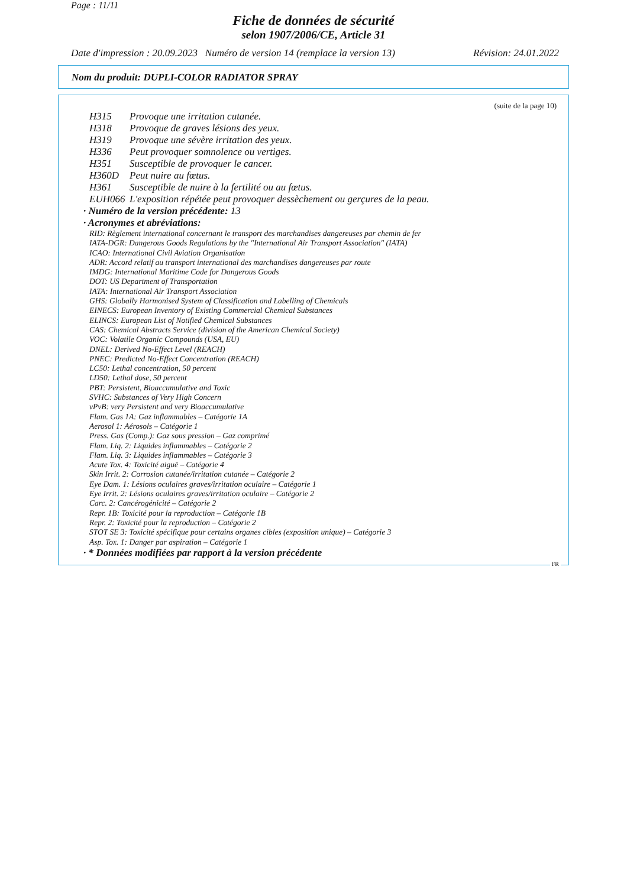Page : 11/11
Fiche de données de sécurité
selon 1907/2006/CE, Article 31
Date d'impression : 20.09.2023 Numéro de version 14 (remplace la version 13) Révision: 24.01.2022
Nom du produit: DUPLI-COLOR RADIATOR SPRAY
(suite de la page 10)
H315 Provoque une irritation cutanée.
H318 Provoque de graves lésions des yeux.
H319 Provoque une sévère irritation des yeux.
H336 Peut provoquer somnolence ou vertiges.
H351 Susceptible de provoquer le cancer.
H360D Peut nuire au fœtus.
H361 Susceptible de nuire à la fertilité ou au fœtus.
EUH066 L'exposition répétée peut provoquer dessèchement ou gerçures de la peau.
· Numéro de la version précédente: 13
· Acronymes et abréviations:
RID: Règlement international concernant le transport des marchandises dangereuses par chemin de fer
IATA-DGR: Dangerous Goods Regulations by the "International Air Transport Association" (IATA)
ICAO: International Civil Aviation Organisation
ADR: Accord relatif au transport international des marchandises dangereuses par route
IMDG: International Maritime Code for Dangerous Goods
DOT: US Department of Transportation
IATA: International Air Transport Association
GHS: Globally Harmonised System of Classification and Labelling of Chemicals
EINECS: European Inventory of Existing Commercial Chemical Substances
ELINCS: European List of Notified Chemical Substances
CAS: Chemical Abstracts Service (division of the American Chemical Society)
VOC: Volatile Organic Compounds (USA, EU)
DNEL: Derived No-Effect Level (REACH)
PNEC: Predicted No-Effect Concentration (REACH)
LC50: Lethal concentration, 50 percent
LD50: Lethal dose, 50 percent
PBT: Persistent, Bioaccumulative and Toxic
SVHC: Substances of Very High Concern
vPvB: very Persistent and very Bioaccumulative
Flam. Gas 1A: Gaz inflammables – Catégorie 1A
Aerosol 1: Aérosols – Catégorie 1
Press. Gas (Comp.): Gaz sous pression – Gaz comprimé
Flam. Liq. 2: Liquides inflammables – Catégorie 2
Flam. Liq. 3: Liquides inflammables – Catégorie 3
Acute Tox. 4: Toxicité aiguë – Catégorie 4
Skin Irrit. 2: Corrosion cutanée/irritation cutanée – Catégorie 2
Eye Dam. 1: Lésions oculaires graves/irritation oculaire – Catégorie 1
Eye Irrit. 2: Lésions oculaires graves/irritation oculaire – Catégorie 2
Carc. 2: Cancérogénicité – Catégorie 2
Repr. 1B: Toxicité pour la reproduction – Catégorie 1B
Repr. 2: Toxicité pour la reproduction – Catégorie 2
STOT SE 3: Toxicité spécifique pour certains organes cibles (exposition unique) – Catégorie 3
Asp. Tox. 1: Danger par aspiration – Catégorie 1
· * Données modifiées par rapport à la version précédente
FR